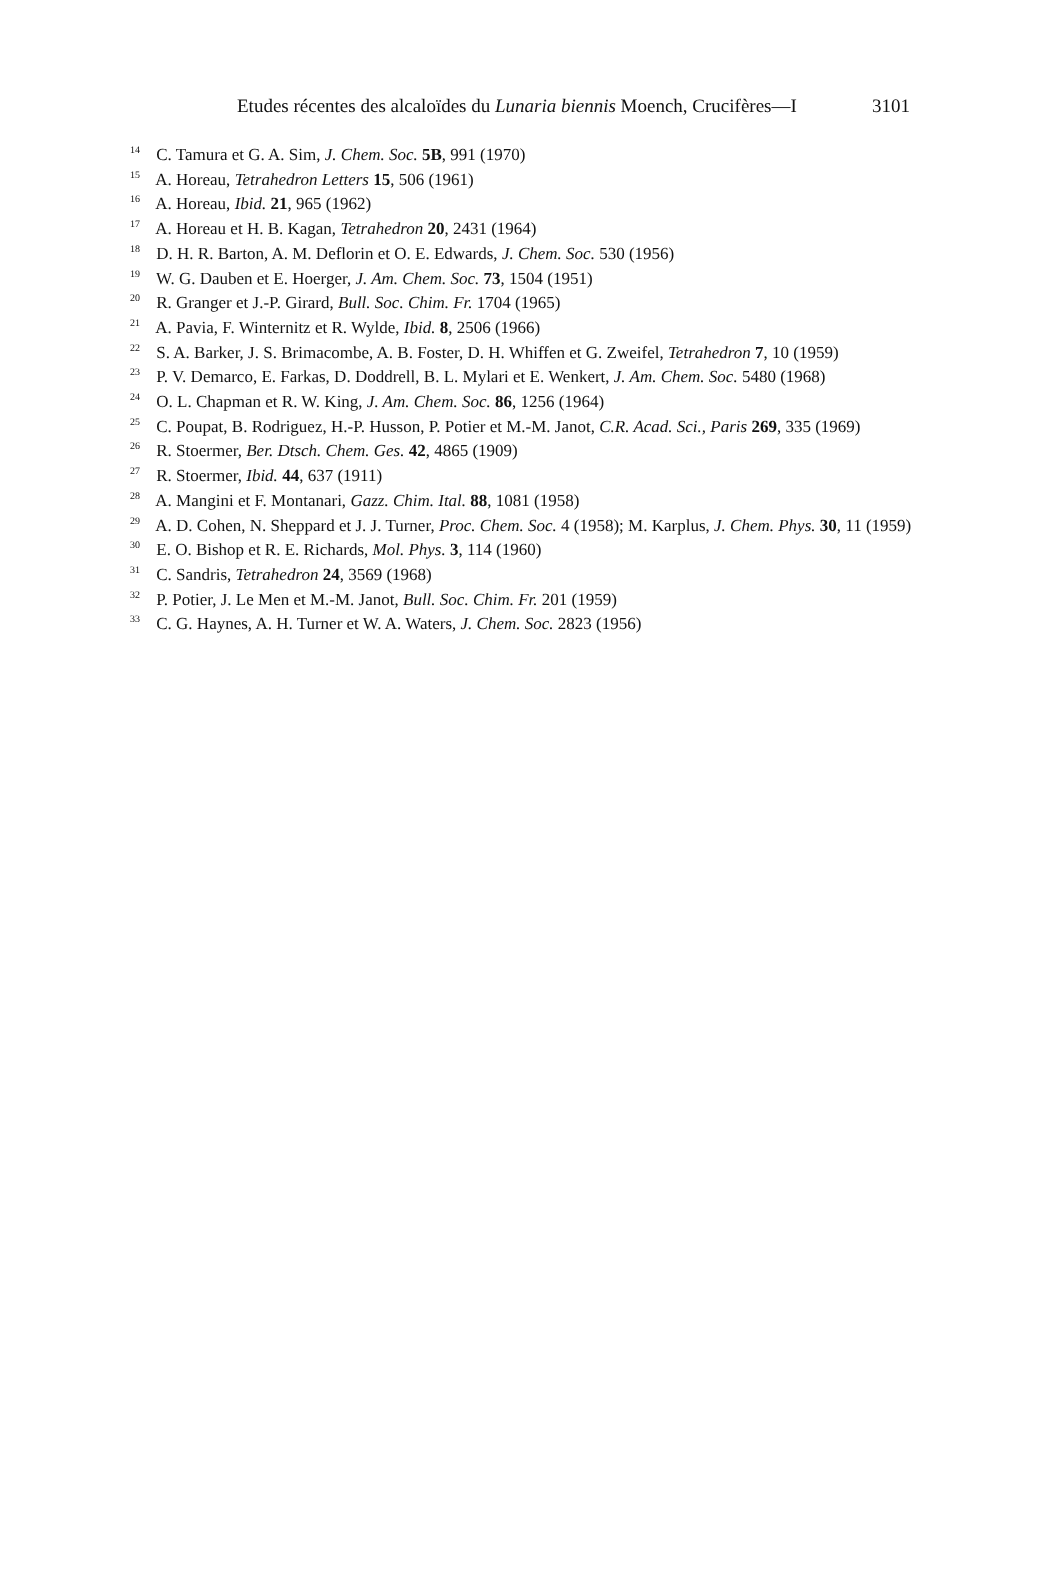Etudes récentes des alcaloïdes du Lunaria biennis Moench, Crucifères—I 3101
<sup>14</sup> C. Tamura et G. A. Sim, J. Chem. Soc. 5B, 991 (1970)
<sup>15</sup> A. Horeau, Tetrahedron Letters 15, 506 (1961)
<sup>16</sup> A. Horeau, Ibid. 21, 965 (1962)
<sup>17</sup> A. Horeau et H. B. Kagan, Tetrahedron 20, 2431 (1964)
<sup>18</sup> D. H. R. Barton, A. M. Deflorin et O. E. Edwards, J. Chem. Soc. 530 (1956)
<sup>19</sup> W. G. Dauben et E. Hoerger, J. Am. Chem. Soc. 73, 1504 (1951)
<sup>20</sup> R. Granger et J.-P. Girard, Bull. Soc. Chim. Fr. 1704 (1965)
<sup>21</sup> A. Pavia, F. Winternitz et R. Wylde, Ibid. 8, 2506 (1966)
<sup>22</sup> S. A. Barker, J. S. Brimacombe, A. B. Foster, D. H. Whiffen et G. Zweifel, Tetrahedron 7, 10 (1959)
<sup>23</sup> P. V. Demarco, E. Farkas, D. Doddrell, B. L. Mylari et E. Wenkert, J. Am. Chem. Soc. 5480 (1968)
<sup>24</sup> O. L. Chapman et R. W. King, J. Am. Chem. Soc. 86, 1256 (1964)
<sup>25</sup> C. Poupat, B. Rodriguez, H.-P. Husson, P. Potier et M.-M. Janot, C.R. Acad. Sci., Paris 269, 335 (1969)
<sup>26</sup> R. Stoermer, Ber. Dtsch. Chem. Ges. 42, 4865 (1909)
<sup>27</sup> R. Stoermer, Ibid. 44, 637 (1911)
<sup>28</sup> A. Mangini et F. Montanari, Gazz. Chim. Ital. 88, 1081 (1958)
<sup>29</sup> A. D. Cohen, N. Sheppard et J. J. Turner, Proc. Chem. Soc. 4 (1958); M. Karplus, J. Chem. Phys. 30, 11 (1959)
<sup>30</sup> E. O. Bishop et R. E. Richards, Mol. Phys. 3, 114 (1960)
<sup>31</sup> C. Sandris, Tetrahedron 24, 3569 (1968)
<sup>32</sup> P. Potier, J. Le Men et M.-M. Janot, Bull. Soc. Chim. Fr. 201 (1959)
<sup>33</sup> C. G. Haynes, A. H. Turner et W. A. Waters, J. Chem. Soc. 2823 (1956)